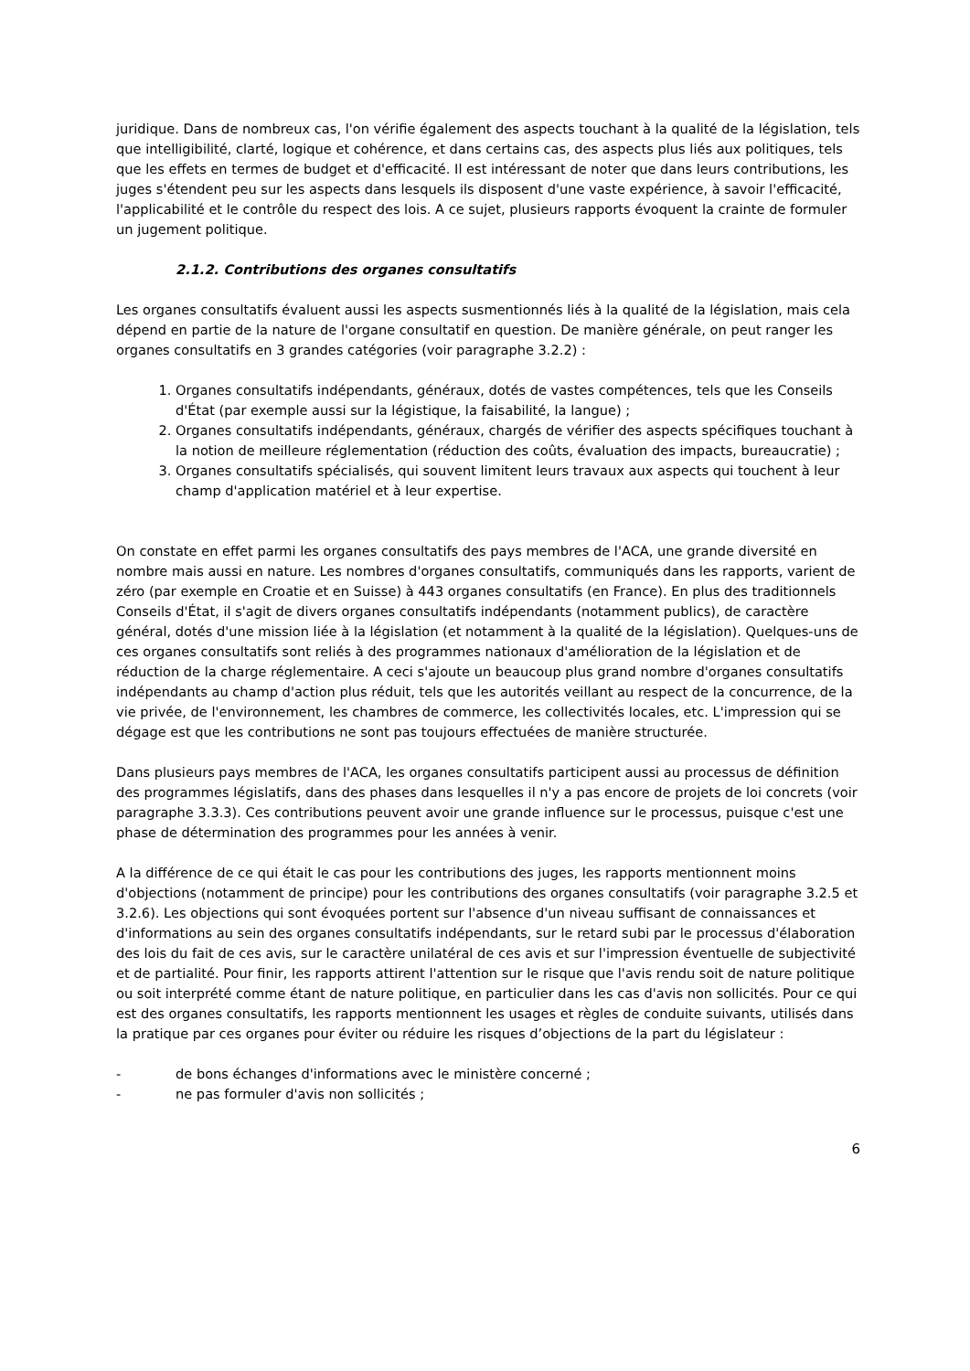juridique. Dans de nombreux cas, l'on vérifie également des aspects touchant à la qualité de la législation, tels que intelligibilité, clarté, logique et cohérence, et dans certains cas, des aspects plus liés aux politiques, tels que les effets en termes de budget et d'efficacité. Il est intéressant de noter que dans leurs contributions, les juges s'étendent peu sur les aspects dans lesquels ils disposent d'une vaste expérience, à savoir l'efficacité, l'applicabilité et le contrôle du respect des lois. A ce sujet, plusieurs rapports évoquent la crainte de formuler un jugement politique.
2.1.2. Contributions des organes consultatifs
Les organes consultatifs évaluent aussi les aspects susmentionnés liés à la qualité de la législation, mais cela dépend en partie de la nature de l'organe consultatif en question. De manière générale, on peut ranger les organes consultatifs en 3 grandes catégories (voir paragraphe 3.2.2) :
1. Organes consultatifs indépendants, généraux, dotés de vastes compétences, tels que les Conseils d'État (par exemple aussi sur la légistique, la faisabilité, la langue) ;
2. Organes consultatifs indépendants, généraux, chargés de vérifier des aspects spécifiques touchant à la notion de meilleure réglementation (réduction des coûts, évaluation des impacts, bureaucratie) ;
3. Organes consultatifs spécialisés, qui souvent limitent leurs travaux aux aspects qui touchent à leur champ d'application matériel et à leur expertise.
On constate en effet parmi les organes consultatifs des pays membres de l'ACA, une grande diversité en nombre mais aussi en nature. Les nombres d'organes consultatifs, communiqués dans les rapports, varient de zéro (par exemple en Croatie et en Suisse) à 443 organes consultatifs (en France). En plus des traditionnels Conseils d'État, il s'agit de divers organes consultatifs indépendants (notamment publics), de caractère général, dotés d'une mission liée à la législation (et notamment à la qualité de la législation). Quelques-uns de ces organes consultatifs sont reliés à des programmes nationaux d'amélioration de la législation et de réduction de la charge réglementaire. A ceci s'ajoute un beaucoup plus grand nombre d'organes consultatifs indépendants au champ d'action plus réduit, tels que les autorités veillant au respect de la concurrence, de la vie privée, de l'environnement, les chambres de commerce, les collectivités locales, etc. L'impression qui se dégage est que les contributions ne sont pas toujours effectuées de manière structurée.
Dans plusieurs pays membres de l'ACA, les organes consultatifs participent aussi au processus de définition des programmes législatifs, dans des phases dans lesquelles il n'y a pas encore de projets de loi concrets (voir paragraphe 3.3.3). Ces contributions peuvent avoir une grande influence sur le processus, puisque c'est une phase de détermination des programmes pour les années à venir.
A la différence de ce qui était le cas pour les contributions des juges, les rapports mentionnent moins d'objections (notamment de principe) pour les contributions des organes consultatifs (voir paragraphe 3.2.5 et 3.2.6). Les objections qui sont évoquées portent sur l'absence d'un niveau suffisant de connaissances et d'informations au sein des organes consultatifs indépendants, sur le retard subi par le processus d'élaboration des lois du fait de ces avis, sur le caractère unilatéral de ces avis et sur l'impression éventuelle de subjectivité et de partialité. Pour finir, les rapports attirent l'attention sur le risque que l'avis rendu soit de nature politique ou soit interprété comme étant de nature politique, en particulier dans les cas d'avis non sollicités. Pour ce qui est des organes consultatifs, les rapports mentionnent les usages et règles de conduite suivants, utilisés dans la pratique par ces organes pour éviter ou réduire les risques d’objections de la part du législateur :
- de bons échanges d'informations avec le ministère concerné ;
- ne pas formuler d'avis non sollicités ;
6